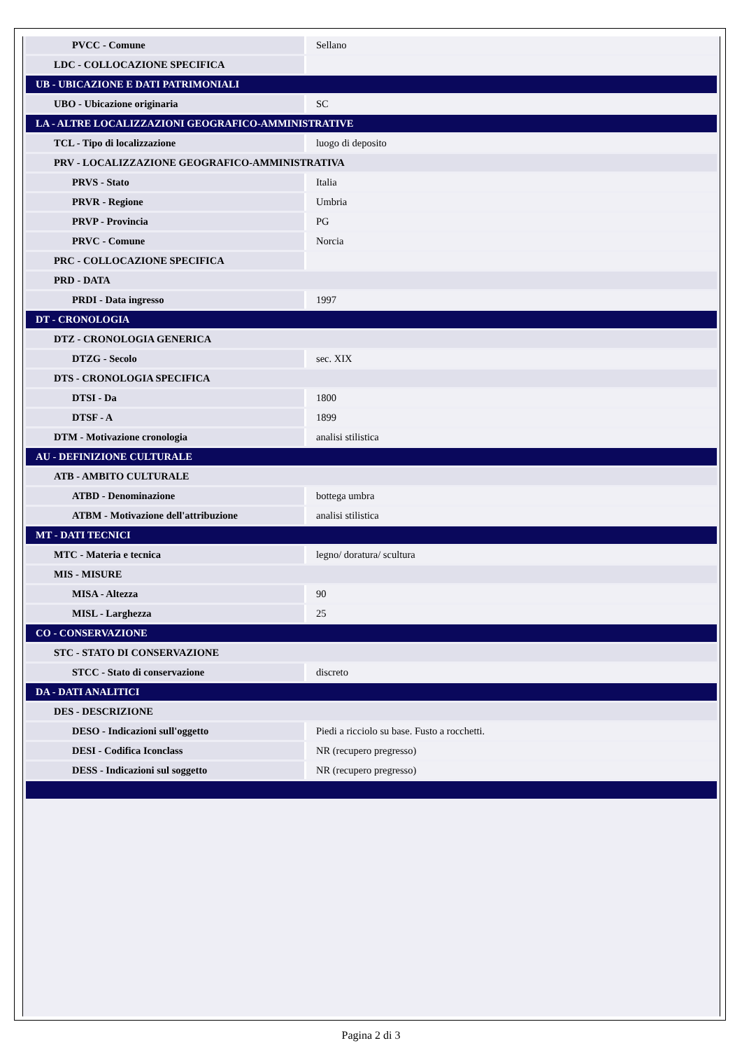| PVCC - Comune | Sellano |
| LDC - COLLOCAZIONE SPECIFICA | |
| UB - UBICAZIONE E DATI PATRIMONIALI | |
| UBO - Ubicazione originaria | SC |
| LA - ALTRE LOCALIZZAZIONI GEOGRAFICO-AMMINISTRATIVE | |
| TCL - Tipo di localizzazione | luogo di deposito |
| PRV - LOCALIZZAZIONE GEOGRAFICO-AMMINISTRATIVA | |
| PRVS - Stato | Italia |
| PRVR - Regione | Umbria |
| PRVP - Provincia | PG |
| PRVC - Comune | Norcia |
| PRC - COLLOCAZIONE SPECIFICA | |
| PRD - DATA | |
| PRDI - Data ingresso | 1997 |
| DT - CRONOLOGIA | |
| DTZ - CRONOLOGIA GENERICA | |
| DTZG - Secolo | sec. XIX |
| DTS - CRONOLOGIA SPECIFICA | |
| DTSI - Da | 1800 |
| DTSF - A | 1899 |
| DTM - Motivazione cronologia | analisi stilistica |
| AU - DEFINIZIONE CULTURALE | |
| ATB - AMBITO CULTURALE | |
| ATBD - Denominazione | bottega umbra |
| ATBM - Motivazione dell'attribuzione | analisi stilistica |
| MT - DATI TECNICI | |
| MTC - Materia e tecnica | legno/ doratura/ scultura |
| MIS - MISURE | |
| MISA - Altezza | 90 |
| MISL - Larghezza | 25 |
| CO - CONSERVAZIONE | |
| STC - STATO DI CONSERVAZIONE | |
| STCC - Stato di conservazione | discreto |
| DA - DATI ANALITICI | |
| DES - DESCRIZIONE | |
| DESO - Indicazioni sull'oggetto | Piedi a ricciolo su base. Fusto a rocchetti. |
| DESI - Codifica Iconclass | NR (recupero pregresso) |
| DESS - Indicazioni sul soggetto | NR (recupero pregresso) |
Pagina 2 di 3